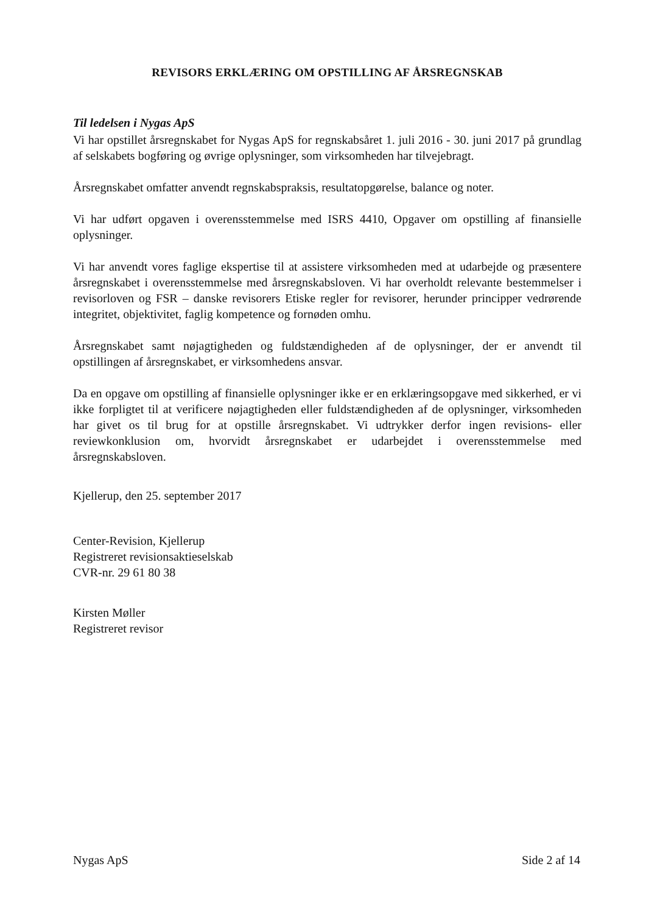REVISORS ERKLÆRING OM OPSTILLING AF ÅRSREGNSKAB
Til ledelsen i Nygas ApS
Vi har opstillet årsregnskabet for Nygas ApS for regnskabsåret 1. juli 2016 - 30. juni 2017 på grundlag af selskabets bogføring og øvrige oplysninger, som virksomheden har tilvejebragt.
Årsregnskabet omfatter anvendt regnskabspraksis, resultatopgørelse, balance og noter.
Vi har udført opgaven i overensstemmelse med ISRS 4410, Opgaver om opstilling af finansielle oplysninger.
Vi har anvendt vores faglige ekspertise til at assistere virksomheden med at udarbejde og præsentere årsregnskabet i overensstemmelse med årsregnskabsloven. Vi har overholdt relevante bestemmelser i revisorloven og FSR – danske revisorers Etiske regler for revisorer, herunder principper vedrørende integritet, objektivitet, faglig kompetence og fornøden omhu.
Årsregnskabet samt nøjagtigheden og fuldstændigheden af de oplysninger, der er anvendt til opstillingen af årsregnskabet, er virksomhedens ansvar.
Da en opgave om opstilling af finansielle oplysninger ikke er en erklæringsopgave med sikkerhed, er vi ikke forpligtet til at verificere nøjagtigheden eller fuldstændigheden af de oplysninger, virksomheden har givet os til brug for at opstille årsregnskabet. Vi udtrykker derfor ingen revisions- eller reviewkonklusion om, hvorvidt årsregnskabet er udarbejdet i overensstemmelse med årsregnskabsloven.
Kjellerup, den 25. september 2017
Center-Revision, Kjellerup
Registreret revisionsaktieselskab
CVR-nr. 29 61 80 38
Kirsten Møller
Registreret revisor
Nygas ApS Side 2 af 14